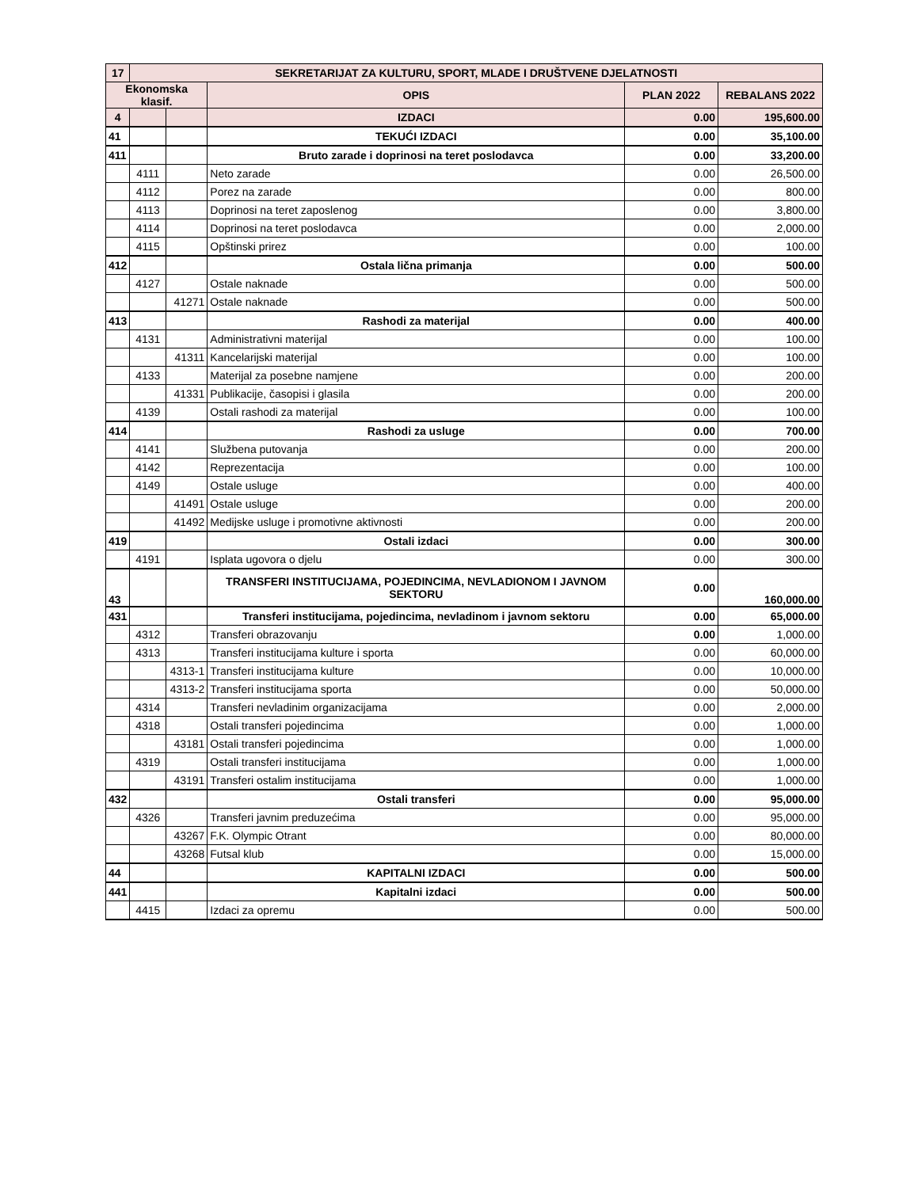| 17 | SEKRETARIJAT ZA KULTURU, SPORT, MLADE I DRUŠTVENE DJELATNOSTI | | | | |
| Ekonomska klasif. | | | OPIS | PLAN 2022 | REBALANS 2022 |
| 4 | | | IZDACI | 0.00 | 195,600.00 |
| 41 | | | TEKUĆI IZDACI | 0.00 | 35,100.00 |
| 411 | | | Bruto zarade i doprinosi na teret poslodavca | 0.00 | 33,200.00 |
| | 4111 | | Neto zarade | 0.00 | 26,500.00 |
| | 4112 | | Porez na zarade | 0.00 | 800.00 |
| | 4113 | | Doprinosi na teret zaposlenog | 0.00 | 3,800.00 |
| | 4114 | | Doprinosi na teret poslodavca | 0.00 | 2,000.00 |
| | 4115 | | Opštinski prirez | 0.00 | 100.00 |
| 412 | | | Ostala lična primanja | 0.00 | 500.00 |
| | 4127 | | Ostale naknade | 0.00 | 500.00 |
| | | 41271 | Ostale naknade | 0.00 | 500.00 |
| 413 | | | Rashodi za materijal | 0.00 | 400.00 |
| | 4131 | | Administrativni materijal | 0.00 | 100.00 |
| | | 41311 | Kancelarijski materijal | 0.00 | 100.00 |
| | 4133 | | Materijal za posebne namjene | 0.00 | 200.00 |
| | | 41331 | Publikacije, časopisi i glasila | 0.00 | 200.00 |
| | 4139 | | Ostali rashodi za materijal | 0.00 | 100.00 |
| 414 | | | Rashodi za usluge | 0.00 | 700.00 |
| | 4141 | | Službena putovanja | 0.00 | 200.00 |
| | 4142 | | Reprezentacija | 0.00 | 100.00 |
| | 4149 | | Ostale usluge | 0.00 | 400.00 |
| | | 41491 | Ostale usluge | 0.00 | 200.00 |
| | | 41492 | Medijske usluge i promotivne aktivnosti | 0.00 | 200.00 |
| 419 | | | Ostali izdaci | 0.00 | 300.00 |
| | 4191 | | Isplata ugovora o djelu | 0.00 | 300.00 |
| 43 | | | TRANSFERI INSTITUCIJAMA, POJEDINCIMA, NEVLADIONOM I JAVNOM SEKTORU | 0.00 | 160,000.00 |
| 431 | | | Transferi institucijama, pojedincima, nevladinom i javnom sektoru | 0.00 | 65,000.00 |
| | 4312 | | Transferi obrazovanju | 0.00 | 1,000.00 |
| | 4313 | | Transferi institucijama kulture i sporta | 0.00 | 60,000.00 |
| | | 4313-1 | Transferi institucijama kulture | 0.00 | 10,000.00 |
| | | 4313-2 | Transferi institucijama sporta | 0.00 | 50,000.00 |
| | 4314 | | Transferi nevladinim organizacijama | 0.00 | 2,000.00 |
| | 4318 | | Ostali transferi pojedincima | 0.00 | 1,000.00 |
| | | 43181 | Ostali transferi pojedincima | 0.00 | 1,000.00 |
| | 4319 | | Ostali transferi institucijama | 0.00 | 1,000.00 |
| | | 43191 | Transferi ostalim institucijama | 0.00 | 1,000.00 |
| 432 | | | Ostali transferi | 0.00 | 95,000.00 |
| | 4326 | | Transferi javnim preduzećima | 0.00 | 95,000.00 |
| | | 43267 | F.K. Olympic Otrant | 0.00 | 80,000.00 |
| | | 43268 | Futsal klub | 0.00 | 15,000.00 |
| 44 | | | KAPITALNI IZDACI | 0.00 | 500.00 |
| 441 | | | Kapitalni izdaci | 0.00 | 500.00 |
| | 4415 | | Izdaci za opremu | 0.00 | 500.00 |